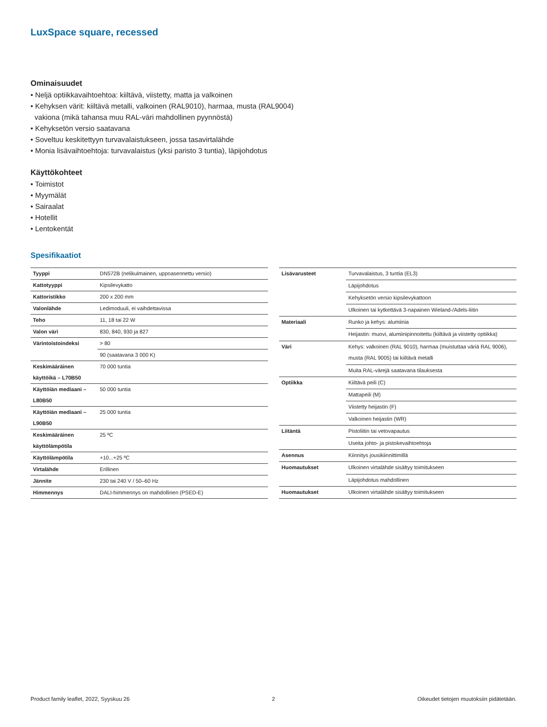LuxSpace square, recessed
Ominaisuudet
• Neljä optiikkavaihtoehtoa: kiiltävä, viistetty, matta ja valkoinen
• Kehyksen värit: kiiltävä metalli, valkoinen (RAL9010), harmaa, musta (RAL9004)
vakiona (mikä tahansa muu RAL-väri mahdollinen pyynnöstä)
• Kehyksetön versio saatavana
• Soveltuu keskitettyyn turvavalaistukseen, jossa tasavirtalähde
• Monia lisävaihtoehtoja: turvavalaistus (yksi paristo 3 tuntia), läpijohdotus
Käyttökohteet
• Toimistot
• Myymälät
• Sairaalat
• Hotellit
• Lentokentät
Spesifikaatiot
| Tyyppi | DN572B (nelikulmainen, uppoasennettu versio) |
| Kattotyyppi | Kipsilevykatto |
| Kattoristikko | 200 x 200 mm |
| Valonlähde | Ledimoduuli, ei vaihdettavissa |
| Teho | 11, 18 tai 22 W |
| Valon väri | 830, 840, 930 ja 827 |
| Värintoistoindeksi | > 80 |
| | 90 (saatavana 3 000 K) |
| Keskimääräinen käyttöikä – L70B50 | 70 000 tuntia |
| Käyttöiän mediaani – L80B50 | 50 000 tuntia |
| Käyttöiän mediaani – L90B50 | 25 000 tuntia |
| Keskimääräinen käyttölämpötila | 25 ºC |
| Käyttölämpötila | +10...+25 ºC |
| Virtalähde | Erillinen |
| Jännite | 230 tai 240 V / 50–60 Hz |
| Himmennys | DALI-himmennys on mahdollinen (PSED-E) |
| Lisävarusteet | Turvavalaistus, 3 tuntia (EL3) |
| | Läpijohdotus |
| | Kehyksetön versio kipsilevykattoon |
| | Ulkoinen tai kytkettävä 3-napainen Wieland-/Adels-liitin |
| Materiaali | Runko ja kehys: alumiinia |
| | Heijastin: muovi, alumiinipinnoitettu (kiiltävä ja viistetty optiikka) |
| Väri | Kehys: valkoinen (RAL 9010), harmaa (muistuttaa väriä RAL 9006), musta (RAL 9005) tai kiiltävä metalli |
| | Muita RAL-värejä saatavana tilauksesta |
| Optiikka | Kiiltävä peili (C) |
| | Mattapeili (M) |
| | Viistetty heijastin (F) |
| | Valkoinen heijastin (WR) |
| Liitäntä | Pistoliitin tai vetovapautus |
| | Useita johto- ja pistokevaihtoehtoja |
| Asennus | Kiinnitys jousikiinnittimillä |
| Huomautukset | Ulkoinen virtalähde sisältyy toimitukseen |
| | Läpijohdotus mahdollinen |
| Huomautukset | Ulkoinen virtalähde sisältyy toimitukseen |
Product family leaflet, 2022, Syyskuu 26 2 Oikeudet tietojen muutoksiin pidätetään.